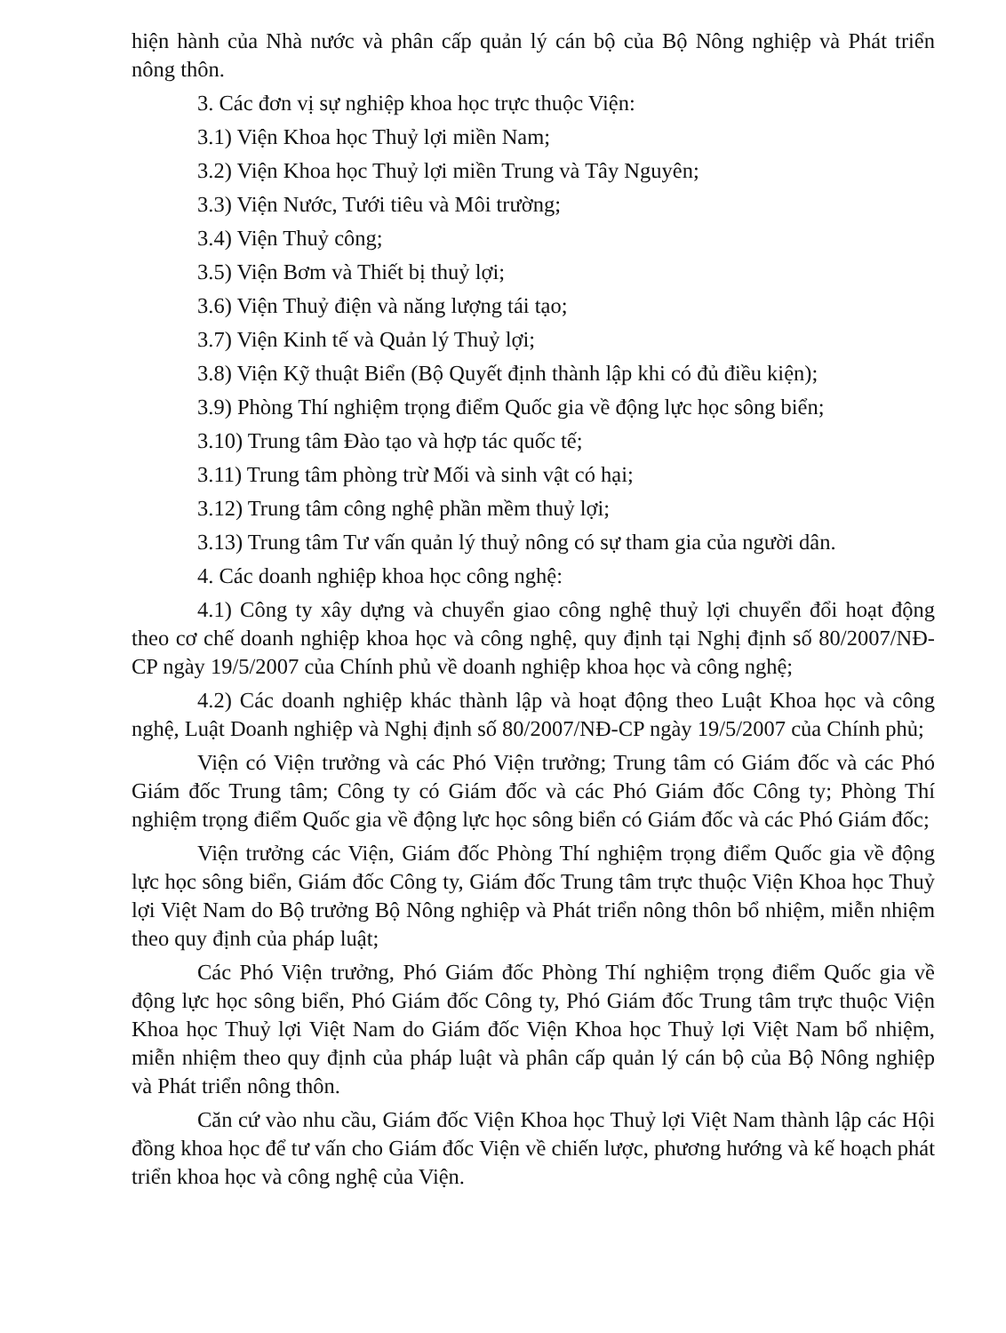hiện hành của Nhà nước và phân cấp quản lý cán bộ của Bộ Nông nghiệp và Phát triển nông thôn.
3. Các đơn vị sự nghiệp khoa học trực thuộc Viện:
3.1) Viện Khoa học Thuỷ lợi miền Nam;
3.2) Viện Khoa học Thuỷ lợi miền Trung và Tây Nguyên;
3.3) Viện Nước, Tưới tiêu và Môi trường;
3.4) Viện Thuỷ công;
3.5) Viện Bơm và Thiết bị thuỷ lợi;
3.6) Viện Thuỷ điện và năng lượng tái tạo;
3.7) Viện Kinh tế và Quản lý Thuỷ lợi;
3.8) Viện Kỹ thuật Biển (Bộ Quyết định thành lập khi có đủ điều kiện);
3.9) Phòng Thí nghiệm trọng điểm Quốc gia về động lực học sông biển;
3.10) Trung tâm Đào tạo và hợp tác quốc tế;
3.11) Trung tâm phòng trừ Mối và sinh vật có hại;
3.12) Trung tâm công nghệ phần mềm thuỷ lợi;
3.13) Trung tâm Tư vấn quản lý thuỷ nông có sự tham gia của người dân.
4. Các doanh nghiệp khoa học công nghệ:
4.1) Công ty xây dựng và chuyển giao công nghệ thuỷ lợi chuyển đổi hoạt động theo cơ chế doanh nghiệp khoa học và công nghệ, quy định tại Nghị định số 80/2007/NĐ-CP ngày 19/5/2007 của Chính phủ về doanh nghiệp khoa học và công nghệ;
4.2) Các doanh nghiệp khác thành lập và hoạt động theo Luật Khoa học và công nghệ, Luật Doanh nghiệp và Nghị định số 80/2007/NĐ-CP ngày 19/5/2007 của Chính phủ;
Viện có Viện trưởng và các Phó Viện trưởng; Trung tâm có Giám đốc và các Phó Giám đốc Trung tâm; Công ty có Giám đốc và các Phó Giám đốc Công ty; Phòng Thí nghiệm trọng điểm Quốc gia về động lực học sông biển có Giám đốc và các Phó Giám đốc;
Viện trưởng các Viện, Giám đốc Phòng Thí nghiệm trọng điểm Quốc gia về động lực học sông biển, Giám đốc Công ty, Giám đốc Trung tâm trực thuộc Viện Khoa học Thuỷ lợi Việt Nam do Bộ trưởng Bộ Nông nghiệp và Phát triển nông thôn bổ nhiệm, miễn nhiệm theo quy định của pháp luật;
Các Phó Viện trưởng, Phó Giám đốc Phòng Thí nghiệm trọng điểm Quốc gia về động lực học sông biển, Phó Giám đốc Công ty, Phó Giám đốc Trung tâm trực thuộc Viện Khoa học Thuỷ lợi Việt Nam do Giám đốc Viện Khoa học Thuỷ lợi Việt Nam bổ nhiệm, miễn nhiệm theo quy định của pháp luật và phân cấp quản lý cán bộ của Bộ Nông nghiệp và Phát triển nông thôn.
Căn cứ vào nhu cầu, Giám đốc Viện Khoa học Thuỷ lợi Việt Nam thành lập các Hội đồng khoa học để tư vấn cho Giám đốc Viện về chiến lược, phương hướng và kế hoạch phát triển khoa học và công nghệ của Viện.